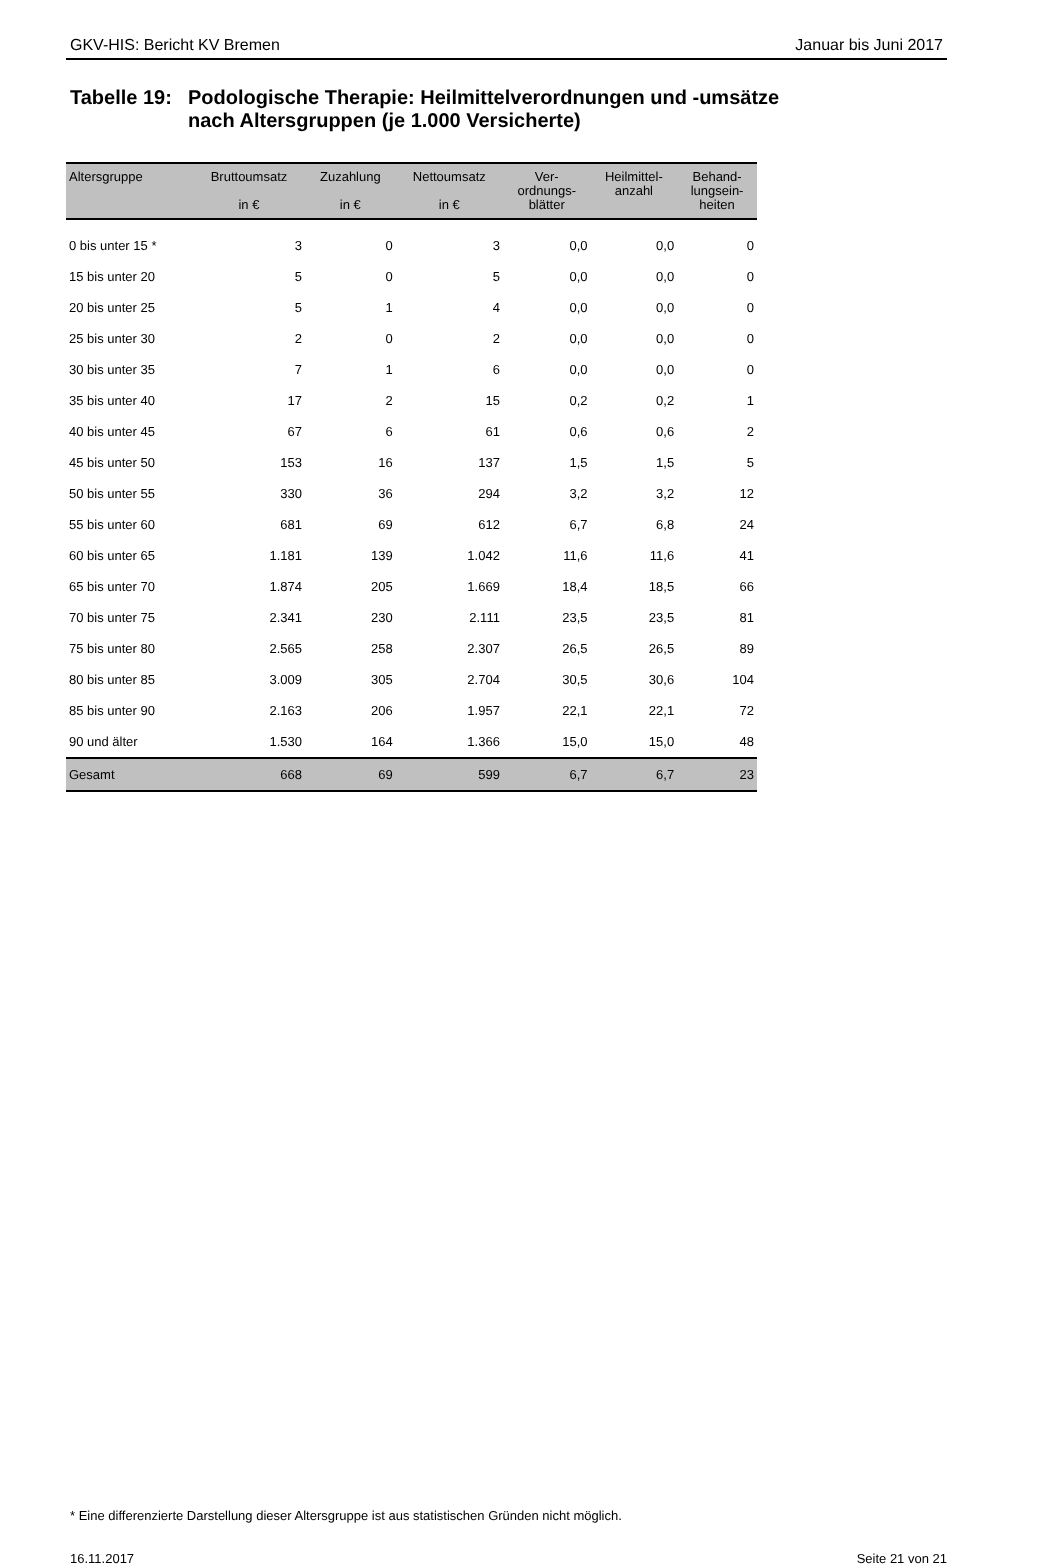GKV-HIS: Bericht KV Bremen Januar bis Juni 2017
Tabelle 19: Podologische Therapie: Heilmittelverordnungen und -umsätze
nach Altersgruppen (je 1.000 Versicherte)
| Altersgruppe | Bruttoumsatz in € | Zuzahlung in € | Nettoumsatz in € | Ver- ordnungs- blätter | Heilmittel- anzahl | Behand- lungsein- heiten |
| --- | --- | --- | --- | --- | --- | --- |
| 0 bis unter 15 * | 3 | 0 | 3 | 0,0 | 0,0 | 0 |
| 15 bis unter 20 | 5 | 0 | 5 | 0,0 | 0,0 | 0 |
| 20 bis unter 25 | 5 | 1 | 4 | 0,0 | 0,0 | 0 |
| 25 bis unter 30 | 2 | 0 | 2 | 0,0 | 0,0 | 0 |
| 30 bis unter 35 | 7 | 1 | 6 | 0,0 | 0,0 | 0 |
| 35 bis unter 40 | 17 | 2 | 15 | 0,2 | 0,2 | 1 |
| 40 bis unter 45 | 67 | 6 | 61 | 0,6 | 0,6 | 2 |
| 45 bis unter 50 | 153 | 16 | 137 | 1,5 | 1,5 | 5 |
| 50 bis unter 55 | 330 | 36 | 294 | 3,2 | 3,2 | 12 |
| 55 bis unter 60 | 681 | 69 | 612 | 6,7 | 6,8 | 24 |
| 60 bis unter 65 | 1.181 | 139 | 1.042 | 11,6 | 11,6 | 41 |
| 65 bis unter 70 | 1.874 | 205 | 1.669 | 18,4 | 18,5 | 66 |
| 70 bis unter 75 | 2.341 | 230 | 2.111 | 23,5 | 23,5 | 81 |
| 75 bis unter 80 | 2.565 | 258 | 2.307 | 26,5 | 26,5 | 89 |
| 80 bis unter 85 | 3.009 | 305 | 2.704 | 30,5 | 30,6 | 104 |
| 85 bis unter 90 | 2.163 | 206 | 1.957 | 22,1 | 22,1 | 72 |
| 90 und älter | 1.530 | 164 | 1.366 | 15,0 | 15,0 | 48 |
| Gesamt | 668 | 69 | 599 | 6,7 | 6,7 | 23 |
* Eine differenzierte Darstellung dieser Altersgruppe ist aus statistischen Gründen nicht möglich.
16.11.2017 Seite 21 von 21